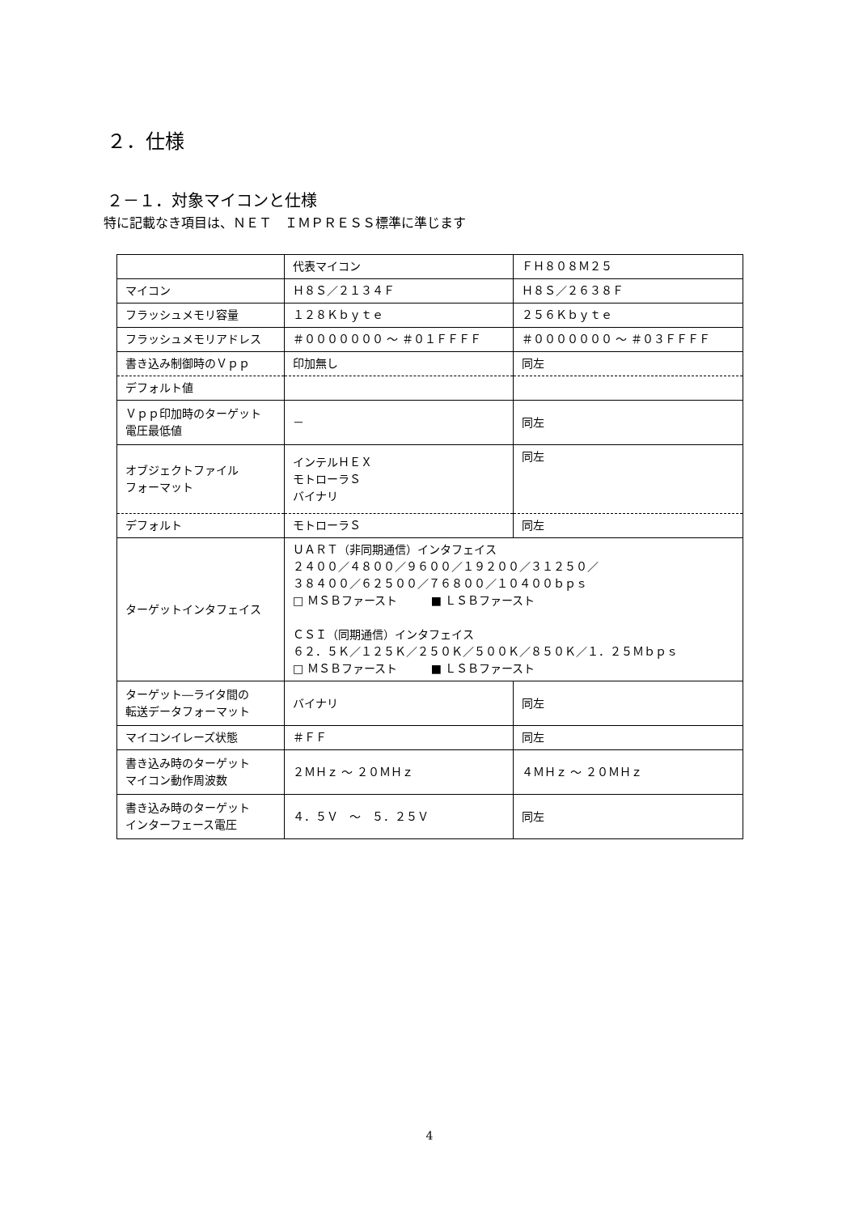２．仕様
２－１．対象マイコンと仕様
特に記載なき項目は、ＮＥＴ　ＩＭＰＲＥＳＳ標準に準じます
| | 代表マイコン | ＦＨ８０８Ｍ２５ |
| マイコン | Ｈ８Ｓ／２１３４Ｆ | Ｈ８Ｓ／２６３８Ｆ |
| フラッシュメモリ容量 | １２８Ｋｂｙｔｅ | ２５６Ｋｂｙｔｅ |
| フラッシュメモリアドレス | ＃０００００００ ～ ＃０１ＦＦＦＦ | ＃０００００００ ～ ＃０３ＦＦＦＦ |
| 書き込み制御時のＶｐｐ | 印加無し | 同左 |
| デフォルト値 | | |
| Ｖｐｐ印加時のターゲット 電圧最低値 | － | 同左 |
| オブジェクトファイル フォーマット | インテルＨＥＸ モトローラＳ バイナリ | 同左 |
| デフォルト | モトローラＳ | 同左 |
| ターゲットインタフェイス | ＵＡＲＴ（非同期通信）インタフェイス ２４００／４８００／９６００／１９２００／３１２５０／ ３８４００／６２５００／７６８００／１０４００ｂｐｓ □ ＭＳＢファースト ■ ＬＳＢファースト ＣＳＩ（同期通信）インタフェイス ６２．５Ｋ／１２５Ｋ／２５０Ｋ／５００Ｋ／８５０Ｋ／１．２５Ｍｂｐｓ □ ＭＳＢファースト ■ ＬＳＢファースト | |
| ターゲット―ライタ間の 転送データフォーマット | バイナリ | 同左 |
| マイコンイレーズ状態 | ＃ＦＦ | 同左 |
| 書き込み時のターゲット マイコン動作周波数 | ２ＭＨｚ ～ ２０ＭＨｚ | ４ＭＨｚ ～ ２０ＭＨｚ |
| 書き込み時のターゲット インターフェース電圧 | ４．５Ｖ ～ ５．２５Ｖ | 同左 |
4